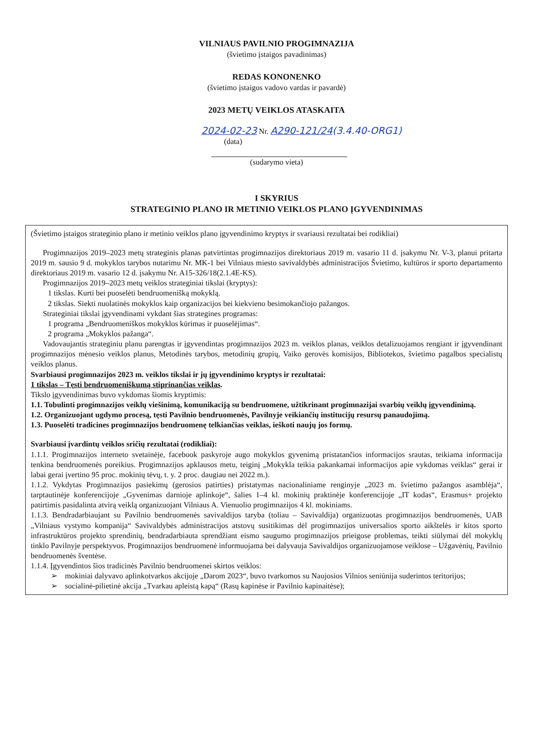VILNIAUS PAVILNIO PROGIMNAZIJA
(švietimo įstaigos pavadinimas)
REDAS KONONENKO
(švietimo įstaigos vadovo vardas ir pavardė)
2023 METŲ VEIKLOS ATASKAITA
2024-02-23 Nr. A290-121/24(3.4.40-ORG1)
(data)
(sudarymo vieta)
I SKYRIUS
STRATEGINIO PLANO IR METINIO VEIKLOS PLANO ĮGYVENDINIMAS
(Švietimo įstaigos strateginio plano ir metinio veiklos plano įgyvendinimo kryptys ir svariausi rezultatai bei rodikliai)
Progimnazijos 2019–2023 metų strateginis planas patvirtintas progimnazijos direktoriaus 2019 m. vasario 11 d. įsakymu Nr. V-3, planui pritarta 2019 m. sausio 9 d. mokyklos tarybos nutarimu Nr. MK-1 bei Vilniaus miesto savivaldybės administracijos Švietimo, kultūros ir sporto departamento direktoriaus 2019 m. vasario 12 d. įsakymu Nr. A15-326/18(2.1.4E-KS).
Progimnazijos 2019–2023 metų veiklos strateginiai tikslai (kryptys):
1 tikslas. Kurti bei puoselėti bendruomenišką mokyklą.
2 tikslas. Siekti nuolatinės mokyklos kaip organizacijos bei kiekvieno besimokančiojo pažangos.
Strateginiai tikslai įgyvendinami vykdant šias strategines programas:
1 programa „Bendruomeniškos mokyklos kūrimas ir puoselėjimas“.
2 programa „Mokyklos pažanga“.
Vadovaujantis strateginiu planu parengtas ir įgyvendintas progimnazijos 2023 m. veiklos planas, veiklos detalizuojamos rengiant ir įgyvendinant progimnazijos mėnesio veiklos planus, Metodinės tarybos, metodinių grupių, Vaiko gerovės komisijos, Bibliotekos, švietimo pagalbos specialistų veiklos planus.
Svarbiausi progimnazijos 2023 m. veiklos tikslai ir jų įgyvendinimo kryptys ir rezultatai:
1 tikslas – Tęsti bendruomeniškumą stiprinančias veiklas.
Tikslo įgyvendinimas buvo vykdomas šiomis kryptimis:
1.1. Tobulinti progimnazijos veiklų viešinimą, komunikaciją su bendruomene, užtikrinant progimnazijai svarbių veiklų įgyvendinimą.
1.2. Organizuojant ugdymo procesą, tęsti Pavilnio bendruomenės, Pavilnyje veikiančių institucijų resursų panaudojimą.
1.3. Puoselėti tradicines progimnazijos bendruomenę telkiančias veiklas, ieškoti naujų jos formų.
Svarbiausi įvardintų veiklos sričių rezultatai (rodikliai):
1.1.1. Progimnazijos interneto svetainėje, facebook paskyroje augo mokyklos gyvenimą pristatančios informacijos srautas, teikiama informacija tenkina bendruomenės poreikius. Progimnazijos apklausos metu, teiginį „Mokykla teikia pakankamai informacijos apie vykdomas veiklas“ gerai ir labai gerai įvertino 95 proc. mokinių tėvų, t. y. 2 proc. daugiau nei 2022 m.).
1.1.2. Vykdytas Progimnazijos pasiekimų (gerosios patirties) pristatymas nacionaliniame renginyje „2023 m. švietimo pažangos asamblėja“, tarptautinėje konferencijoje „Gyvenimas darnioje aplinkoje“, šalies 1–4 kl. mokinių praktinėje konferencijoje „IT kodas“, Erasmus+ projekto patirtimis pasidalinta atvirą veiklą organizuojant Vilniaus A. Vienuolio progimnazijos 4 kl. mokiniams.
1.1.3. Bendradarbiaujant su Pavilnio bendruomenės savivaldijos taryba (toliau – Savivaldija) organizuotas progimnazijos bendruomenės, UAB „Vilniaus vystymo kompanija“ Savivaldybės administracijos atstovų susitikimas dėl progimnazijos universalios sporto aikštelės ir kitos sporto infrastruktūros projekto sprendinių, bendradarbiauta sprendžiant eismo saugumo progimnazijos prieigose problemas, teikti siūlymai dėl mokyklų tinklo Pavilnyje perspektyvos. Progimnazijos bendruomenė informuojama bei dalyvauja Savivaldijos organizuojamose veiklose – Užgavėnių, Pavilnio bendruomenės šventėse.
1.1.4. Įgyvendintos šios tradicinės Pavilnio bendruomenei skirtos veiklos:
➢ mokiniai dalyvavo aplinkotvarkos akcijoje „Darom 2023“, buvo tvarkomos su Naujosios Vilnios seniūnija suderintos teritorijos;
➢ socialinė-pilietinė akcija „Tvarkau apleistą kapą“ (Rasų kapinėse ir Pavilnio kapinaitėse);